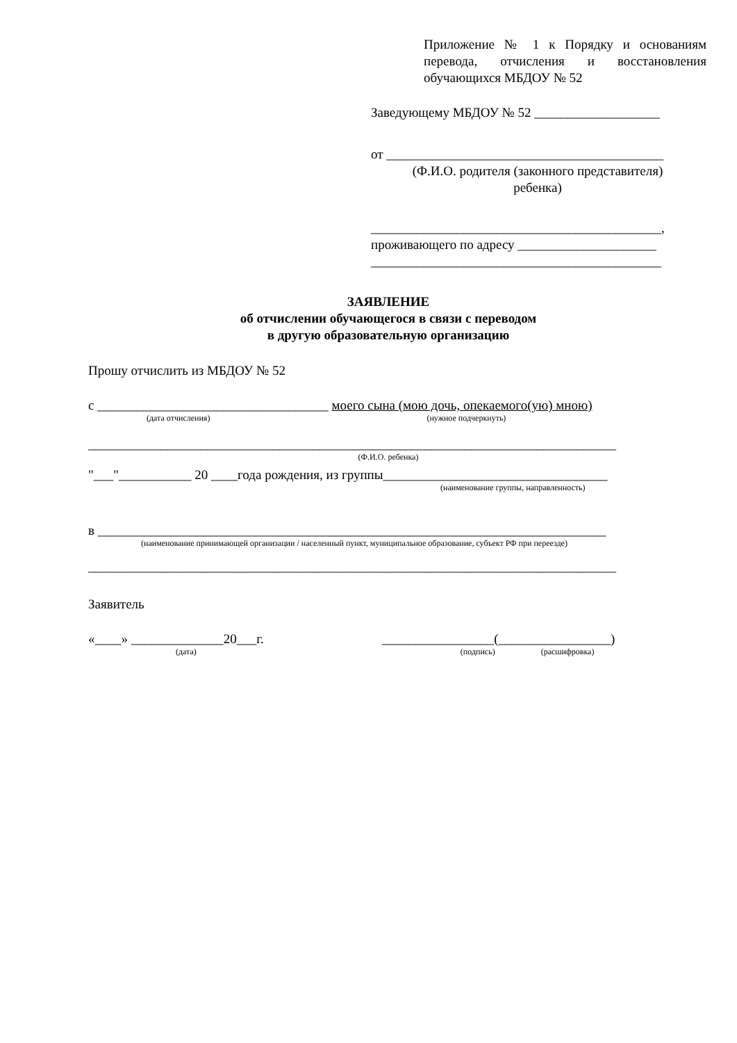Приложение № 1 к Порядку и основаниям перевода, отчисления и восстановления обучающихся МБДОУ № 52
Заведующему МБДОУ № 52 ___________________
от __________________________________________
(Ф.И.О. родителя (законного представителя)
ребенка)
____________________________________________,
проживающего по адресу _____________________
____________________________________________
ЗАЯВЛЕНИЕ
об отчислении обучающегося в связи с переводом
в другую образовательную организацию
Прошу отчислить из МБДОУ № 52
с ___________________________________ моего сына (мою дочь, опекаемого(ую) мною)
(дата отчисления) (нужное подчеркнуть)
________________________________________________________________________________
(Ф.И.О. ребенка)
"___"___________ 20 ____года рождения, из группы__________________________________
(наименование группы, направленность)
в _____________________________________________________________________________
(наименование принимающей организации / населенный пункт, муниципальное образование, субъект РФ при переезде)
________________________________________________________________________________
Заявитель
«____» ______________20___г. _________________(_________________)
(дата) (подпись) (расшифровка)